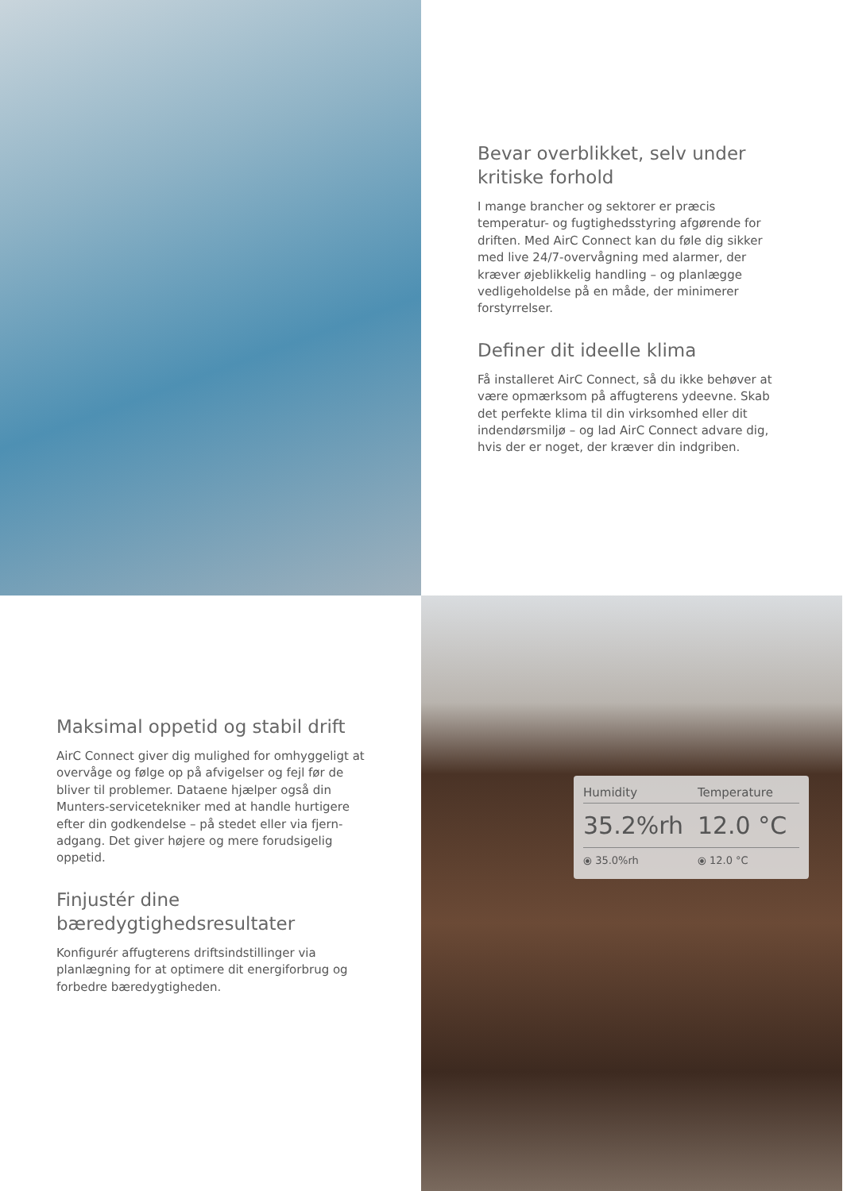Bevar overblikket, selv under kritiske forhold
I mange brancher og sektorer er præcis temperatur- og fugtighedsstyring afgørende for driften. Med AirC Connect kan du føle dig sikker med live 24/7-overvågning med alarmer, der kræver øjeblikkelig handling – og planlægge vedligeholdelse på en måde, der minimerer forstyrrelser.
Definer dit ideelle klima
Få installeret AirC Connect, så du ikke behøver at være opmærksom på affugterens ydeevne. Skab det perfekte klima til din virksomhed eller dit indendørsmiljø – og lad AirC Connect advare dig, hvis der er noget, der kræver din indgriben.
Maksimal oppetid og stabil drift
AirC Connect giver dig mulighed for omhyggeligt at overvåge og følge op på afvigelser og fejl før de bliver til problemer. Dataene hjælper også din Munters-servicetekniker med at handle hurtigere efter din godkendelse – på stedet eller via fjern-adgang. Det giver højere og mere forudsigelig oppetid.
Finjustér dine bæredygtighedsresultater
Konfigurér affugterens driftsindstillinger via planlægning for at optimere dit energiforbrug og forbedre bæredygtigheden.
| Humidity | Temperature |
| --- | --- |
| 35.2%rh | 12.0 °C |
| ⦿ 35.0%rh | ⦿ 12.0 °C |